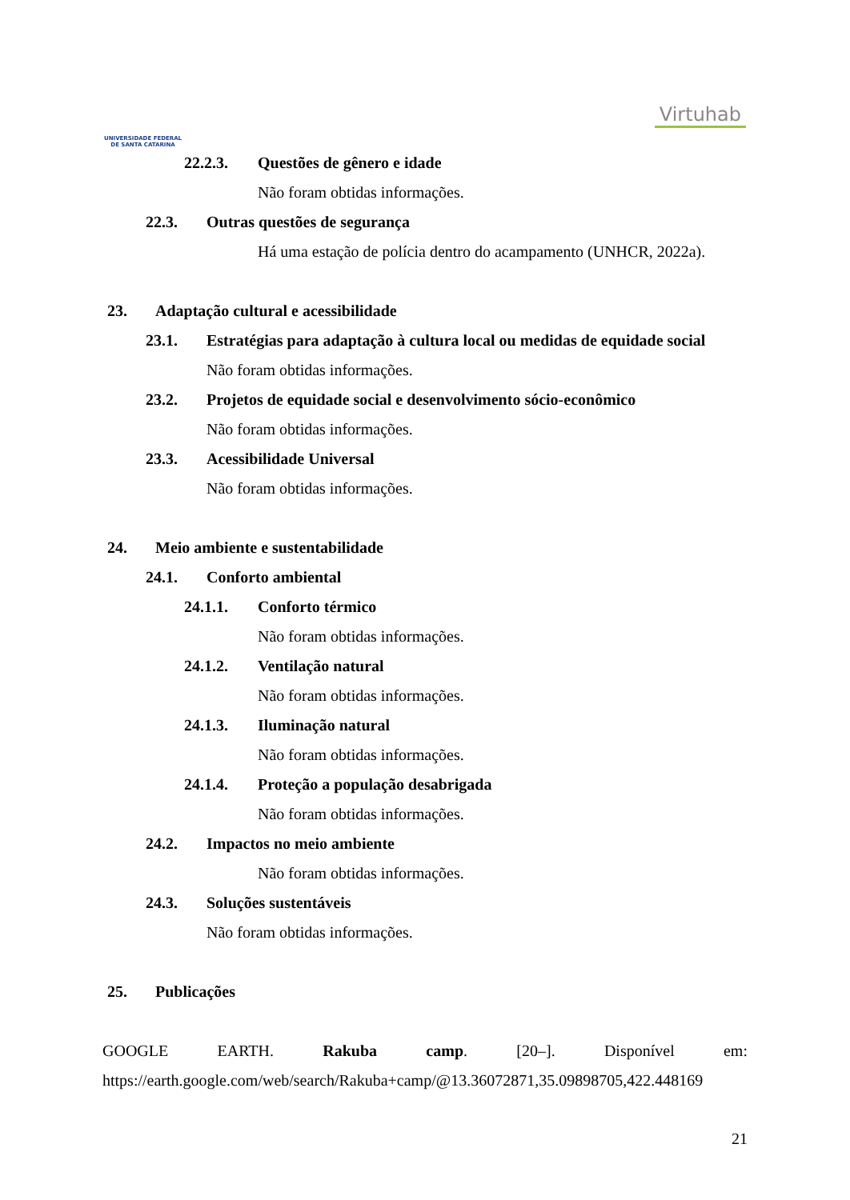UNIVERSIDADE FEDERAL
DE SANTA CATARINA
Virtuhab
22.2.3. Questões de gênero e idade
Não foram obtidas informações.
22.3. Outras questões de segurança
Há uma estação de polícia dentro do acampamento (UNHCR, 2022a).
23. Adaptação cultural e acessibilidade
23.1. Estratégias para adaptação à cultura local ou medidas de equidade social
Não foram obtidas informações.
23.2. Projetos de equidade social e desenvolvimento sócio-econômico
Não foram obtidas informações.
23.3. Acessibilidade Universal
Não foram obtidas informações.
24. Meio ambiente e sustentabilidade
24.1. Conforto ambiental
24.1.1. Conforto térmico
Não foram obtidas informações.
24.1.2. Ventilação natural
Não foram obtidas informações.
24.1.3. Iluminação natural
Não foram obtidas informações.
24.1.4. Proteção a população desabrigada
Não foram obtidas informações.
24.2. Impactos no meio ambiente
Não foram obtidas informações.
24.3. Soluções sustentáveis
Não foram obtidas informações.
25. Publicações
GOOGLE EARTH. Rakuba camp. [20–]. Disponível em:
https://earth.google.com/web/search/Rakuba+camp/@13.36072871,35.09898705,422.448169
21